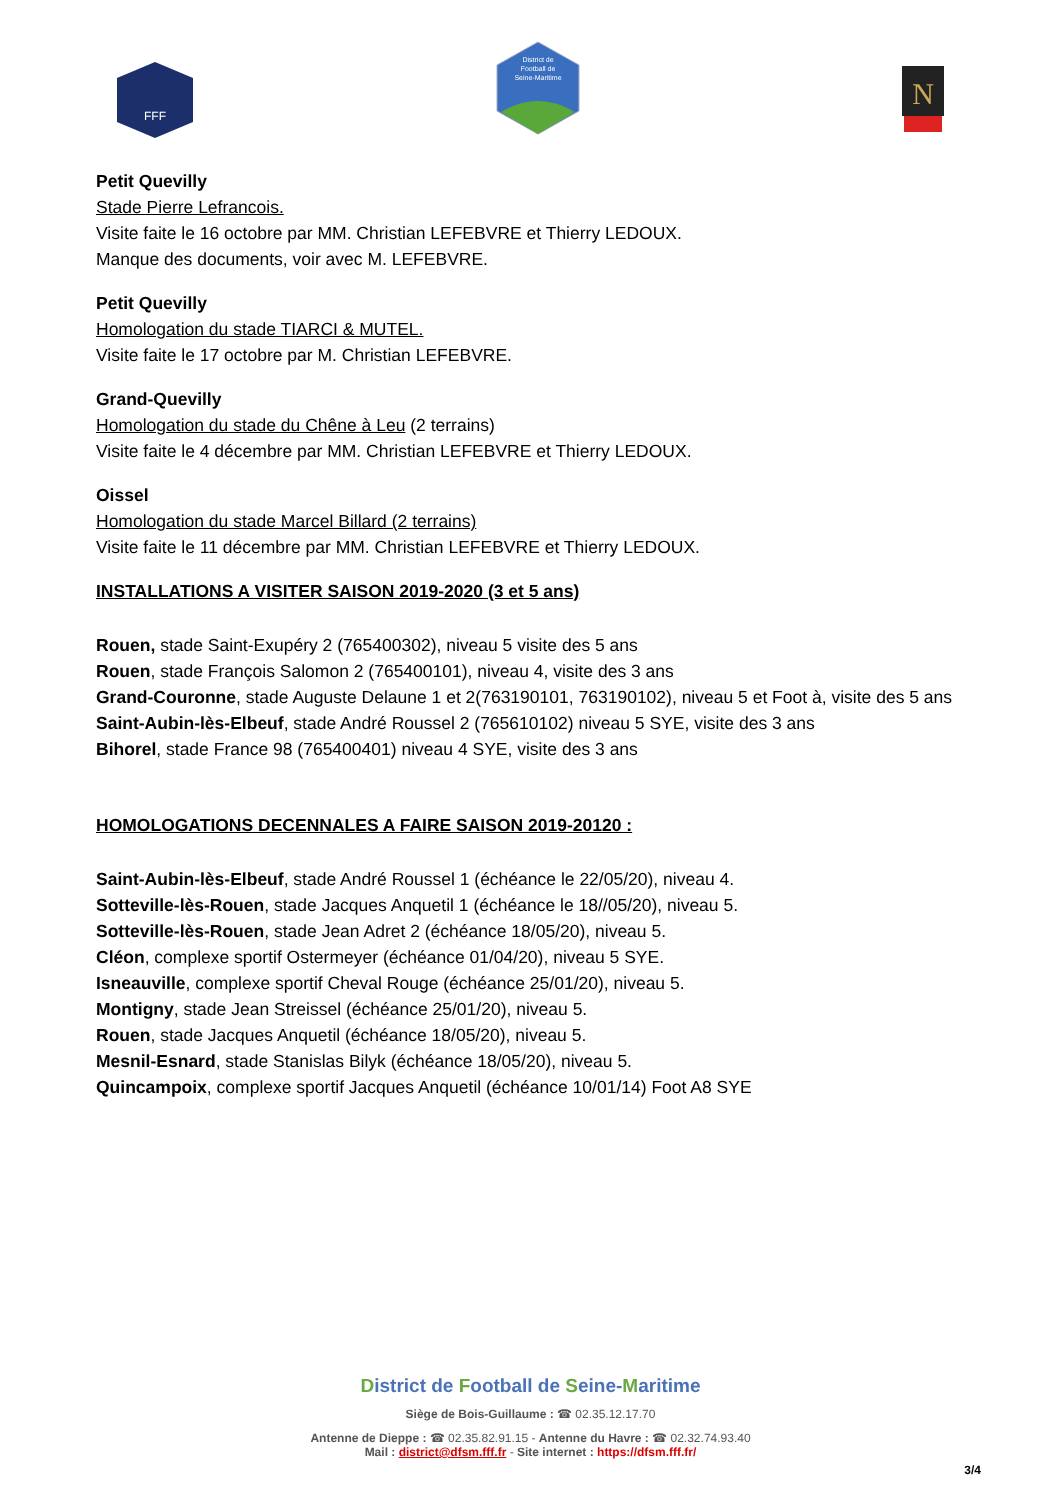FFF
District de
Football de
Seine-Maritime
N
Petit Quevilly
Stade Pierre Lefrancois.
Visite faite le 16 octobre par MM. Christian LEFEBVRE et Thierry LEDOUX.
Manque des documents, voir avec M. LEFEBVRE.
Petit Quevilly
Homologation du stade TIARCI & MUTEL.
Visite faite le 17 octobre par M. Christian LEFEBVRE.
Grand-Quevilly
Homologation du stade du Chêne à Leu (2 terrains)
Visite faite le 4 décembre par MM. Christian LEFEBVRE et Thierry LEDOUX.
Oissel
Homologation du stade Marcel Billard (2 terrains)
Visite faite le 11 décembre par MM. Christian LEFEBVRE et Thierry LEDOUX.
INSTALLATIONS A VISITER SAISON 2019-2020 (3 et 5 ans)
Rouen, stade Saint-Exupéry 2 (765400302), niveau 5 visite des 5 ans
Rouen, stade François Salomon 2 (765400101), niveau 4, visite des 3 ans
Grand-Couronne, stade Auguste Delaune 1 et 2(763190101, 763190102), niveau 5 et Foot à, visite des 5 ans
Saint-Aubin-lès-Elbeuf, stade André Roussel 2 (765610102) niveau 5 SYE, visite des 3 ans
Bihorel, stade France 98 (765400401) niveau 4 SYE, visite des 3 ans
HOMOLOGATIONS DECENNALES A FAIRE SAISON 2019-20120 :
Saint-Aubin-lès-Elbeuf, stade André Roussel 1 (échéance le 22/05/20), niveau 4.
Sotteville-lès-Rouen, stade Jacques Anquetil 1 (échéance le 18//05/20), niveau 5.
Sotteville-lès-Rouen, stade Jean Adret 2 (échéance 18/05/20), niveau 5.
Cléon, complexe sportif Ostermeyer (échéance 01/04/20), niveau 5 SYE.
Isneauville, complexe sportif Cheval Rouge (échéance 25/01/20), niveau 5.
Montigny, stade Jean Streissel (échéance 25/01/20), niveau 5.
Rouen, stade Jacques Anquetil (échéance 18/05/20), niveau 5.
Mesnil-Esnard, stade Stanislas Bilyk (échéance 18/05/20), niveau 5.
Quincampoix, complexe sportif Jacques Anquetil (échéance 10/01/14) Foot A8 SYE
District de Football de Seine-Maritime
Siège de Bois-Guillaume : ☎ 02.35.12.17.70
Antenne de Dieppe : ☎ 02.35.82.91.15 - Antenne du Havre : ☎ 02.32.74.93.40
Mail : district@dfsm.fff.fr - Site internet : https://dfsm.fff.fr/
3/4